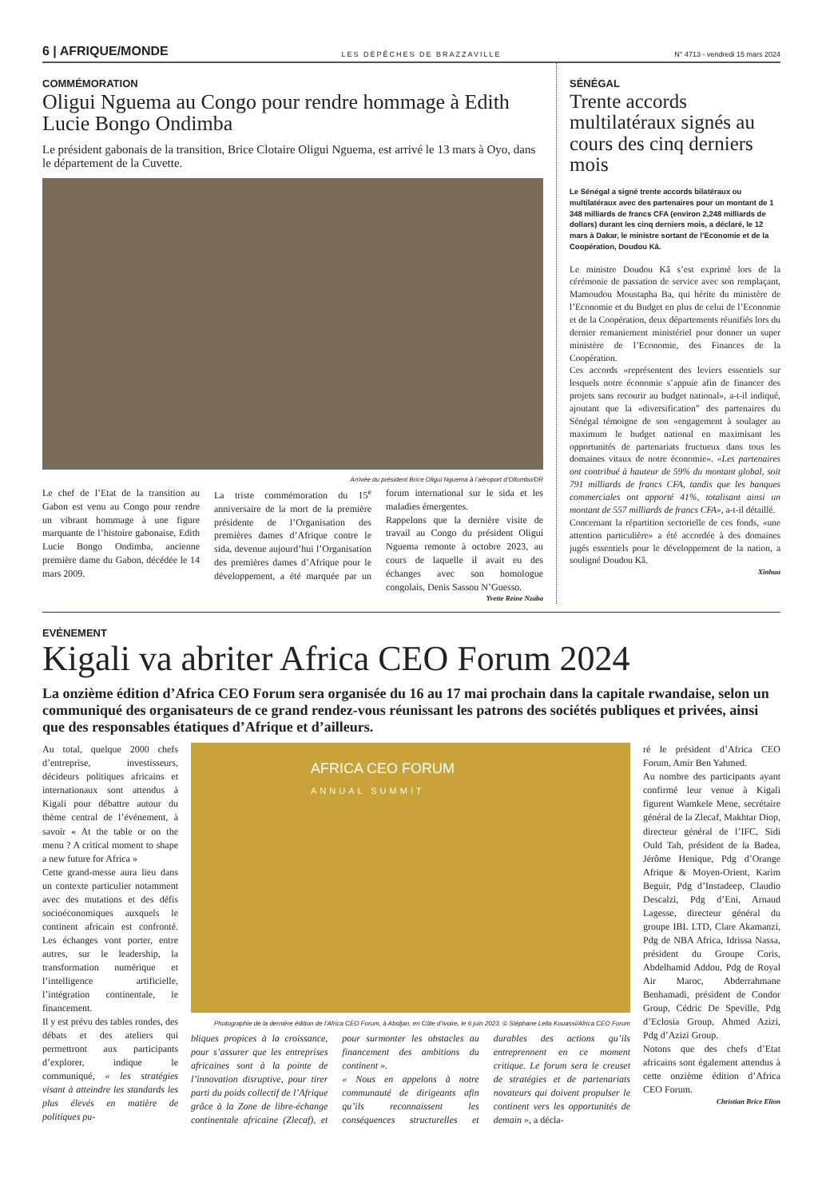6 | AFRIQUE/MONDE LES DÉPÊCHES DE BRAZZAVILLE N° 4713 - vendredi 15 mars 2024
COMMÉMORATION
Oligui Nguema au Congo pour rendre hommage à Edith Lucie Bongo Ondimba
Le président gabonais de la transition, Brice Clotaire Oligui Nguema, est arrivé le 13 mars à Oyo, dans le département de la Cuvette.
Arrivée du président Brice Oligui Nguema à l’aéroport d’Ollombo/DR
Le chef de l’Etat de la transition au Gabon est venu au Congo pour rendre un vibrant hommage à une figure marquante de l’histoire gabonaise, Edith Lucie Bongo Ondimba, ancienne première dame du Gabon, décédée le 14 mars 2009.
La triste commémoration du 15<sup>e</sup> anniversaire de la mort de la première présidente de l’Organisation des premières dames d’Afrique contre le sida, devenue aujourd’hui l’Organisation des premières dames d’Afrique pour le développement, a été marquée par un forum international sur le sida et les maladies émergentes.
Rappelons que la dernière visite de travail au Congo du président Oligui Nguema remonte à octobre 2023, au cours de laquelle il avait eu des échanges avec son homologue congolais, Denis Sassou N’Guesso.
Yvette Reine Nzaba
SÉNÉGAL
Trente accords multilatéraux signés au cours des cinq derniers mois
Le Sénégal a signé trente accords bilatéraux ou multilatéraux avec des partenaires pour un montant de 1 348 milliards de francs CFA (environ 2,248 milliards de dollars) durant les cinq derniers mois, a déclaré, le 12 mars à Dakar, le ministre sortant de l’Economie et de la Coopération, Doudou Kâ.
Le ministre Doudou Kâ s’est exprimé lors de la cérémonie de passation de service avec son remplaçant, Mamoudou Moustapha Ba, qui hérite du ministère de l’Economie et du Budget en plus de celui de l’Economie et de la Coopération, deux départements réunifiés lors du dernier remaniement ministériel pour donner un super ministère de l’Economie, des Finances de la Coopération.
Ces accords «représentent des leviers essentiels sur lesquels notre économie s’appuie afin de financer des projets sans recourir au budget national», a-t-il indiqué, ajoutant que la «diversification” des partenaires du Sénégal témoigne de son «engagement à soulager au maximum le budget national en maximisant les opportunités de partenariats fructueux dans tous les domaines vitaux de notre économie». «Les partenaires ont contribué à hauteur de 59% du montant global, soit 791 milliards de francs CFA, tandis que les banques commerciales ont apporté 41%, totalisant ainsi un montant de 557 milliards de francs CFA», a-t-il détaillé.
Concernant la répartition sectorielle de ces fonds, «une attention particulière» a été accordée à des domaines jugés essentiels pour le développement de la nation, a souligné Doudou Kâ.
Xinhua
EVÉNEMENT
Kigali va abriter Africa CEO Forum 2024
La onzième édition d’Africa CEO Forum sera organisée du 16 au 17 mai prochain dans la capitale rwandaise, selon un communiqué des organisateurs de ce grand rendez-vous réunissant les patrons des sociétés publiques et privées, ainsi que des responsables étatiques d’Afrique et d’ailleurs.
Au total, quelque 2000 chefs d’entreprise, investisseurs, décideurs politiques africains et internationaux sont attendus à Kigali pour débattre autour du thème central de l’événement, à savoir « At the table or on the menu ? A critical moment to shape a new future for Africa »
Cette grand-messe aura lieu dans un contexte particulier notamment avec des mutations et des défis socioéconomiques auxquels le continent africain est confronté. Les échanges vont porter, entre autres, sur le leadership, la transformation numérique et l’intelligence artificielle, l’intégration continentale, le financement.
Il y est prévu des tables rondes, des débats et des ateliers qui permettront aux participants d’explorer, indique le communiqué, « les stratégies visant à atteindre les standards les plus élevés en matière de politiques pu-
AFRICA CEO FORUM
ANNUAL SUMMIT
Photographie de la dernière édition de l’Africa CEO Forum, à Abidjan, en Côte d’Ivoire, le 6 juin 2023. © Stéphane Lella Kouassi/Africa CEO Forum
bliques propices à la croissance, pour s’assurer que les entreprises africaines sont à la pointe de l’innovation disruptive, pour tirer parti du poids collectif de l’Afrique grâce à la Zone de libre-échange continentale africaine (Zlecaf), et pour surmonter les obstacles au financement des ambitions du continent ».
« Nous en appelons à notre communauté de dirigeants afin qu’ils reconnaissent les conséquences structurelles et durables des actions qu’ils entreprennent en ce moment critique. Le forum sera le creuset de stratégies et de partenariats novateurs qui doivent propulser le continent vers les opportunités de demain », a décla-
ré le président d’Africa CEO Forum, Amir Ben Yahmed.
Au nombre des participants ayant confirmé leur venue à Kigali figurent Wamkele Mene, secrétaire général de la Zlecaf, Makhtar Diop, directeur général de l’IFC, Sidi Ould Tah, président de la Badea, Jérôme Henique, Pdg d’Orange Afrique & Moyen-Orient, Karim Beguir, Pdg d’Instadeep, Claudio Descalzi, Pdg d’Eni, Arnaud Lagesse, directeur général du groupe IBL LTD, Clare Akamanzi, Pdg de NBA Africa, Idrissa Nassa, président du Groupe Coris, Abdelhamid Addou, Pdg de Royal Air Maroc, Abderrahmane Benhamadi, président de Condor Group, Cédric De Speville, Pdg d’Eclosia Group, Ahmed Azizi, Pdg d’Azizi Group.
Notons que des chefs d’Etat africains sont également attendus à cette onzième édition d’Africa CEO Forum.
Christian Brice Elion